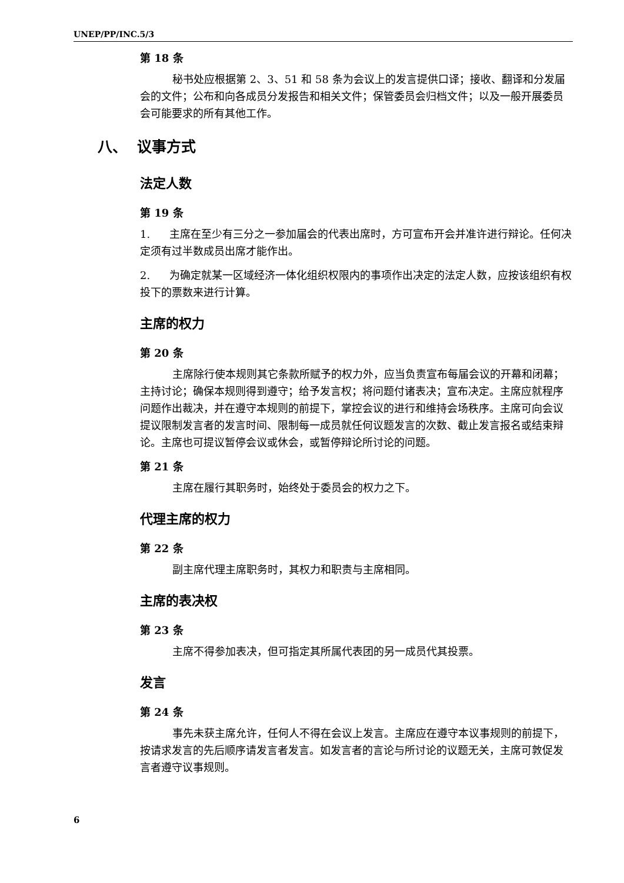UNEP/PP/INC.5/3
第 18 条
秘书处应根据第 2、3、51 和 58 条为会议上的发言提供口译；接收、翻译和分发届会的文件；公布和向各成员分发报告和相关文件；保管委员会归档文件；以及一般开展委员会可能要求的所有其他工作。
八、 议事方式
法定人数
第 19 条
1. 主席在至少有三分之一参加届会的代表出席时，方可宣布开会并准许进行辩论。任何决定须有过半数成员出席才能作出。
2. 为确定就某一区域经济一体化组织权限内的事项作出决定的法定人数，应按该组织有权投下的票数来进行计算。
主席的权力
第 20 条
主席除行使本规则其它条款所赋予的权力外，应当负责宣布每届会议的开幕和闭幕；主持讨论；确保本规则得到遵守；给予发言权；将问题付诸表决；宣布决定。主席应就程序问题作出裁决，并在遵守本规则的前提下，掌控会议的进行和维持会场秩序。主席可向会议提议限制发言者的发言时间、限制每一成员就任何议题发言的次数、截止发言报名或结束辩论。主席也可提议暂停会议或休会，或暂停辩论所讨论的问题。
第 21 条
主席在履行其职务时，始终处于委员会的权力之下。
代理主席的权力
第 22 条
副主席代理主席职务时，其权力和职责与主席相同。
主席的表决权
第 23 条
主席不得参加表决，但可指定其所属代表团的另一成员代其投票。
发言
第 24 条
事先未获主席允许，任何人不得在会议上发言。主席应在遵守本议事规则的前提下，按请求发言的先后顺序请发言者发言。如发言者的言论与所讨论的议题无关，主席可敦促发言者遵守议事规则。
6